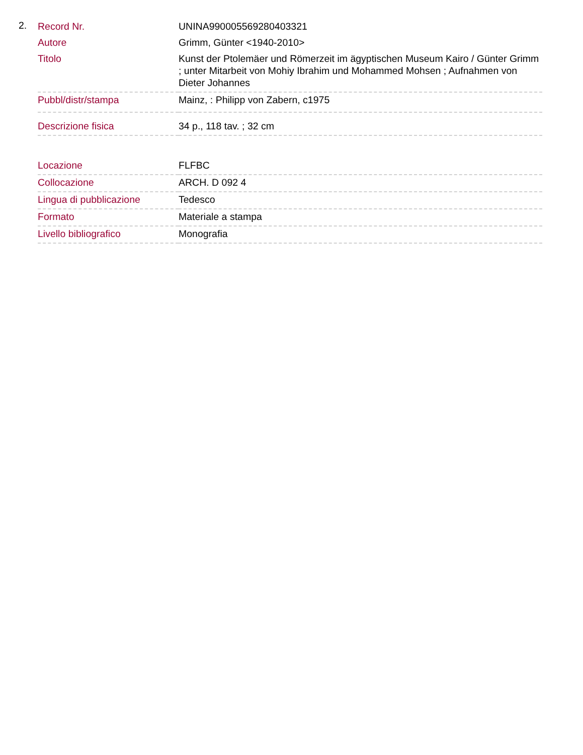2.
| Record Nr. | UNINA990005569280403321 |
| Autore | Grimm, Günter <1940-2010> |
| Titolo | Kunst der Ptolemäer und Römerzeit im ägyptischen Museum Kairo / Günter Grimm ; unter Mitarbeit von Mohiy Ibrahim und Mohammed Mohsen ; Aufnahmen von Dieter Johannes |
| Pubbl/distr/stampa | Mainz, : Philipp von Zabern, c1975 |
| Descrizione fisica | 34 p., 118 tav. ; 32 cm |
| Locazione | FLFBC |
| Collocazione | ARCH. D 092 4 |
| Lingua di pubblicazione | Tedesco |
| Formato | Materiale a stampa |
| Livello bibliografico | Monografia |